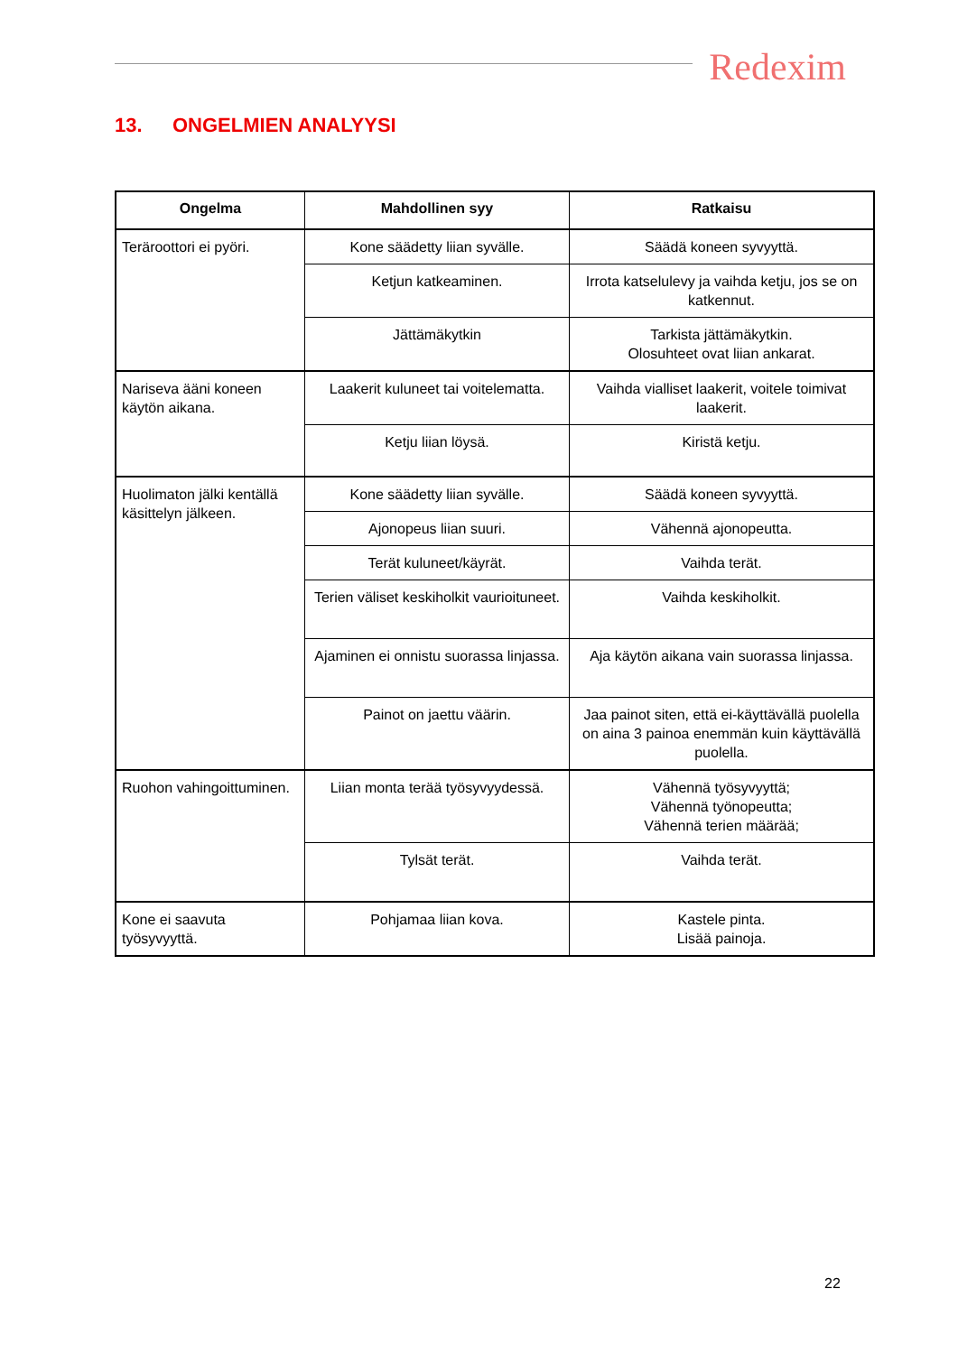Redexim
13. ONGELMIEN ANALYYSI
| Ongelma | Mahdollinen syy | Ratkaisu |
| --- | --- | --- |
| Teräroottori ei pyöri. | Kone säädetty liian syvälle. | Säädä koneen syvyyttä. |
| | Ketjun katkeaminen. | Irrota katselulevy ja vaihda ketju, jos se on katkennut. |
| | Jättämäkytkin | Tarkista jättämäkytkin. Olosuhteet ovat liian ankarat. |
| Nariseva ääni koneen käytön aikana. | Laakerit kuluneet tai voitelematta. | Vaihda vialliset laakerit, voitele toimivat laakerit. |
| | Ketju liian löysä. | Kiristä ketju. |
| Huolimaton jälki kentällä käsittelyn jälkeen. | Kone säädetty liian syvälle. | Säädä koneen syvyyttä. |
| | Ajonopeus liian suuri. | Vähennä ajonopeutta. |
| | Terät kuluneet/käyrät. | Vaihda terät. |
| | Terien väliset keskiholkit vaurioituneet. | Vaihda keskiholkit. |
| | Ajaminen ei onnistu suorassa linjassa. | Aja käytön aikana vain suorassa linjassa. |
| | Painot on jaettu väärin. | Jaa painot siten, että ei-käyttävällä puolella on aina 3 painoa enemmän kuin käyttävällä puolella. |
| Ruohon vahingoittuminen. | Liian monta terää työsyvyydessä. | Vähennä työsyvyyttä; Vähennä työnopeutta; Vähennä terien määrää; |
| | Tylsät terät. | Vaihda terät. |
| Kone ei saavuta työsyvyyttä. | Pohjamaa liian kova. | Kastele pinta. Lisää painoja. |
22